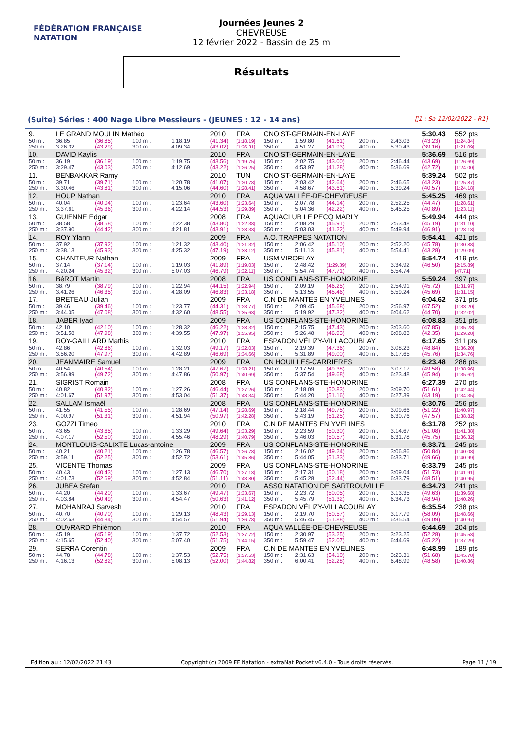FÉDÉRATION FRANÇAISE
NATATION
Journées Jeunes 2
CHEVREUSE
12 février 2022 - Bassin de 25 m
Résultats
(Suite) Séries : 400 Nage Libre Messieurs - (JEUNES : 12 - 14 ans) [J1 : Sa 12/02/2022 - R1]
| 9. | LE GRAND MOULIN Mathéo | | | | 2010 | FRA | CNO ST-GERMAIN-EN-LAYE | | | | | 5:30.43 | 552 pts |
| 50 m : | 36.85 | (36.85) | 100 m : | 1:18.19 | (41.34) | [1:18.19] | 150 m : | 1:59.80 | (41.61) | 200 m : | 2:43.03 | (43.23) | [1:24.84] |
| 250 m : | 3:26.32 | (43.29) | 300 m : | 4:09.34 | (43.02) | [1:26.31] | 350 m : | 4:51.27 | (41.93) | 400 m : | 5:30.43 | (39.16) | [1:21.09] |
| 10. | DAVID Kaylis | | | | 2010 | FRA | CNO ST-GERMAIN-EN-LAYE | | | | | 5:36.69 | 516 pts |
| 50 m : | 36.19 | (36.19) | 100 m : | 1:19.75 | (43.56) | [1:19.75] | 150 m : | 2:02.75 | (43.00) | 200 m : | 2:46.44 | (43.69) | [1:26.69] |
| 250 m : | 3:29.47 | (43.03) | 300 m : | 4:12.69 | (43.22) | [1:26.25] | 350 m : | 4:53.97 | (41.28) | 400 m : | 5:36.69 | (42.72) | [1:24.00] |
| 11. | BENBAKKAR Ramy | | | | 2010 | TUN | CNO ST-GERMAIN-EN-LAYE | | | | | 5:39.24 | 502 pts |
| 50 m : | 39.71 | (39.71) | 100 m : | 1:20.78 | (41.07) | [1:20.78] | 150 m : | 2:03.42 | (42.64) | 200 m : | 2:46.65 | (43.23) | [1:25.87] |
| 250 m : | 3:30.46 | (43.81) | 300 m : | 4:15.06 | (44.60) | [1:28.41] | 350 m : | 4:58.67 | (43.61) | 400 m : | 5:39.24 | (40.57) | [1:24.18] |
| 12. | HOUP Nathan | | | | 2010 | FRA | AQUA VALLÉE-DE-CHEVREUSE | | | | | 5:45.25 | 469 pts |
| 50 m : | 40.04 | (40.04) | 100 m : | 1:23.64 | (43.60) | [1:23.64] | 150 m : | 2:07.78 | (44.14) | 200 m : | 2:52.25 | (44.47) | [1:28.61] |
| 250 m : | 3:37.61 | (45.36) | 300 m : | 4:22.14 | (44.53) | [1:29.89] | 350 m : | 5:04.36 | (42.22) | 400 m : | 5:45.25 | (40.89) | [1:23.11] |
| 13. | GUIENNE Edgar | | | | 2008 | FRA | AQUACLUB LE PECQ MARLY | | | | | 5:49.94 | 444 pts |
| 50 m : | 38.58 | (38.58) | 100 m : | 1:22.38 | (43.80) | [1:22.38] | 150 m : | 2:08.29 | (45.91) | 200 m : | 2:53.48 | (45.19) | [1:31.10] |
| 250 m : | 3:37.90 | (44.42) | 300 m : | 4:21.81 | (43.91) | [1:28.33] | 350 m : | 5:03.03 | (41.22) | 400 m : | 5:49.94 | (46.91) | [1:28.13] |
| 14. | ROY Ylann | | | | 2009 | FRA | A.O. TRAPPES NATATION | | | | | 5:54.41 | 421 pts |
| 50 m : | 37.92 | (37.92) | 100 m : | 1:21.32 | (43.40) | [1:21.32] | 150 m : | 2:06.42 | (45.10) | 200 m : | 2:52.20 | (45.78) | [1:30.88] |
| 250 m : | 3:38.13 | (45.93) | 300 m : | 4:25.32 | (47.19) | [1:33.12] | 350 m : | 5:11.13 | (45.81) | 400 m : | 5:54.41 | (43.28) | [1:29.09] |
| 15. | CHANTEUR Nathan | | | | 2009 | FRA | USM VIROFLAY | | | | | 5:54.74 | 419 pts |
| 50 m : | 37.14 | (37.14) | 100 m : | 1:19.03 | (41.89) | [1:19.03] | 150 m : | 2:48.42 | (1:29.39) | 200 m : | 3:34.92 | (46.50) | [2:15.89] |
| 250 m : | 4:20.24 | (45.32) | 300 m : | 5:07.03 | (46.79) | [1:32.11] | 350 m : | 5:54.74 | (47.71) | 400 m : | 5:54.74 | | [47.71] |
| 16. | BéROT Martin | | | | 2008 | FRA | US CONFLANS-STE-HONORINE | | | | | 5:59.24 | 397 pts |
| 50 m : | 38.79 | (38.79) | 100 m : | 1:22.94 | (44.15) | [1:22.94] | 150 m : | 2:09.19 | (46.25) | 200 m : | 2:54.91 | (45.72) | [1:31.97] |
| 250 m : | 3:41.26 | (46.35) | 300 m : | 4:28.09 | (46.83) | [1:33.18] | 350 m : | 5:13.55 | (45.46) | 400 m : | 5:59.24 | (45.69) | [1:31.15] |
| 17. | BRETEAU Julian | | | | 2009 | FRA | C.N DE MANTES EN YVELINES | | | | | 6:04.62 | 371 pts |
| 50 m : | 39.46 | (39.46) | 100 m : | 1:23.77 | (44.31) | [1:23.77] | 150 m : | 2:09.45 | (45.68) | 200 m : | 2:56.97 | (47.52) | [1:33.20] |
| 250 m : | 3:44.05 | (47.08) | 300 m : | 4:32.60 | (48.55) | [1:35.63] | 350 m : | 5:19.92 | (47.32) | 400 m : | 6:04.62 | (44.70) | [1:32.02] |
| 18. | JABER Iyad | | | | 2009 | FRA | US CONFLANS-STE-HONORINE | | | | | 6:08.83 | 351 pts |
| 50 m : | 42.10 | (42.10) | 100 m : | 1:28.32 | (46.22) | [1:28.32] | 150 m : | 2:15.75 | (47.43) | 200 m : | 3:03.60 | (47.85) | [1:35.28] |
| 250 m : | 3:51.58 | (47.98) | 300 m : | 4:39.55 | (47.97) | [1:35.95] | 350 m : | 5:26.48 | (46.93) | 400 m : | 6:08.83 | (42.35) | [1:29.28] |
| 19. | ROY-GAILLARD Mathis | | | | 2010 | FRA | ESPADON VÉLIZY-VILLACOUBLAY | | | | | 6:17.65 | 311 pts |
| 50 m : | 42.86 | (42.86) | 100 m : | 1:32.03 | (49.17) | [1:32.03] | 150 m : | 2:19.39 | (47.36) | 200 m : | 3:08.23 | (48.84) | [1:36.20] |
| 250 m : | 3:56.20 | (47.97) | 300 m : | 4:42.89 | (46.69) | [1:34.66] | 350 m : | 5:31.89 | (49.00) | 400 m : | 6:17.65 | (45.76) | [1:34.76] |
| 20. | JEANMAIRE Samuel | | | | 2009 | FRA | CN HOUILLES-CARRIERES | | | | | 6:23.48 | 286 pts |
| 50 m : | 40.54 | (40.54) | 100 m : | 1:28.21 | (47.67) | [1:28.21] | 150 m : | 2:17.59 | (49.38) | 200 m : | 3:07.17 | (49.58) | [1:38.96] |
| 250 m : | 3:56.89 | (49.72) | 300 m : | 4:47.86 | (50.97) | [1:40.69] | 350 m : | 5:37.54 | (49.68) | 400 m : | 6:23.48 | (45.94) | [1:35.62] |
| 21. | SIGRIST Romain | | | | 2008 | FRA | US CONFLANS-STE-HONORINE | | | | | 6:27.39 | 270 pts |
| 50 m : | 40.82 | (40.82) | 100 m : | 1:27.26 | (46.44) | [1:27.26] | 150 m : | 2:18.09 | (50.83) | 200 m : | 3:09.70 | (51.61) | [1:42.44] |
| 250 m : | 4:01.67 | (51.97) | 300 m : | 4:53.04 | (51.37) | [1:43.34] | 350 m : | 5:44.20 | (51.16) | 400 m : | 6:27.39 | (43.19) | [1:34.35] |
| 22. | SALLAM Ismaël | | | | 2008 | FRA | US CONFLANS-STE-HONORINE | | | | | 6:30.76 | 256 pts |
| 50 m : | 41.55 | (41.55) | 100 m : | 1:28.69 | (47.14) | [1:28.69] | 150 m : | 2:18.44 | (49.75) | 200 m : | 3:09.66 | (51.22) | [1:40.97] |
| 250 m : | 4:00.97 | (51.31) | 300 m : | 4:51.94 | (50.97) | [1:42.28] | 350 m : | 5:43.19 | (51.25) | 400 m : | 6:30.76 | (47.57) | [1:38.82] |
| 23. | GOZZI Timeo | | | | 2010 | FRA | C.N DE MANTES EN YVELINES | | | | | 6:31.78 | 252 pts |
| 50 m : | 43.65 | (43.65) | 100 m : | 1:33.29 | (49.64) | [1:33.29] | 150 m : | 2:23.59 | (50.30) | 200 m : | 3:14.67 | (51.08) | [1:41.38] |
| 250 m : | 4:07.17 | (52.50) | 300 m : | 4:55.46 | (48.29) | [1:40.79] | 350 m : | 5:46.03 | (50.57) | 400 m : | 6:31.78 | (45.75) | [1:36.32] |
| 24. | MONTLOUIS-CALIXTE Lucas-antoine | | | | 2009 | FRA | US CONFLANS-STE-HONORINE | | | | | 6:33.71 | 245 pts |
| 50 m : | 40.21 | (40.21) | 100 m : | 1:26.78 | (46.57) | [1:26.78] | 150 m : | 2:16.02 | (49.24) | 200 m : | 3:06.86 | (50.84) | [1:40.08] |
| 250 m : | 3:59.11 | (52.25) | 300 m : | 4:52.72 | (53.61) | [1:45.86] | 350 m : | 5:44.05 | (51.33) | 400 m : | 6:33.71 | (49.66) | [1:40.99] |
| 25. | VICENTE Thomas | | | | 2009 | FRA | US CONFLANS-STE-HONORINE | | | | | 6:33.79 | 245 pts |
| 50 m : | 40.43 | (40.43) | 100 m : | 1:27.13 | (46.70) | [1:27.13] | 150 m : | 2:17.31 | (50.18) | 200 m : | 3:09.04 | (51.73) | [1:41.91] |
| 250 m : | 4:01.73 | (52.69) | 300 m : | 4:52.84 | (51.11) | [1:43.80] | 350 m : | 5:45.28 | (52.44) | 400 m : | 6:33.79 | (48.51) | [1:40.95] |
| 26. | JUBEA Stefan | | | | 2010 | FRA | ASSO NATATION DE SARTROUVILLE | | | | | 6:34.73 | 241 pts |
| 50 m : | 44.20 | (44.20) | 100 m : | 1:33.67 | (49.47) | [1:33.67] | 150 m : | 2:23.72 | (50.05) | 200 m : | 3:13.35 | (49.63) | [1:39.68] |
| 250 m : | 4:03.84 | (50.49) | 300 m : | 4:54.47 | (50.63) | [1:41.12] | 350 m : | 5:45.79 | (51.32) | 400 m : | 6:34.73 | (48.94) | [1:40.26] |
| 27. | MOHANRAJ Sarvesh | | | | 2010 | FRA | ESPADON VÉLIZY-VILLACOUBLAY | | | | | 6:35.54 | 238 pts |
| 50 m : | 40.70 | (40.70) | 100 m : | 1:29.13 | (48.43) | [1:29.13] | 150 m : | 2:19.70 | (50.57) | 200 m : | 3:17.79 | (58.09) | [1:48.66] |
| 250 m : | 4:02.63 | (44.84) | 300 m : | 4:54.57 | (51.94) | [1:36.78] | 350 m : | 5:46.45 | (51.88) | 400 m : | 6:35.54 | (49.09) | [1:40.97] |
| 28. | OUVRARD Philémon | | | | 2010 | FRA | AQUA VALLÉE-DE-CHEVREUSE | | | | | 6:44.69 | 204 pts |
| 50 m : | 45.19 | (45.19) | 100 m : | 1:37.72 | (52.53) | [1:37.72] | 150 m : | 2:30.97 | (53.25) | 200 m : | 3:23.25 | (52.28) | [1:45.53] |
| 250 m : | 4:15.65 | (52.40) | 300 m : | 5:07.40 | (51.75) | [1:44.15] | 350 m : | 5:59.47 | (52.07) | 400 m : | 6:44.69 | (45.22) | [1:37.29] |
| 29. | SERRA Corentin | | | | 2009 | FRA | C.N DE MANTES EN YVELINES | | | | | 6:48.99 | 189 pts |
| 50 m : | 44.78 | (44.78) | 100 m : | 1:37.53 | (52.75) | [1:37.53] | 150 m : | 2:31.63 | (54.10) | 200 m : | 3:23.31 | (51.68) | [1:45.78] |
| 250 m : | 4:16.13 | (52.82) | 300 m : | 5:08.13 | (52.00) | [1:44.82] | 350 m : | 6:00.41 | (52.28) | 400 m : | 6:48.99 | (48.58) | [1:40.86] |
Edition au : 12/02/2022 21:43 Copyright (c) 2009 FF Natation - extraNat Pocket v6.4.0 - Tous droits réservés. Page 11 / 19